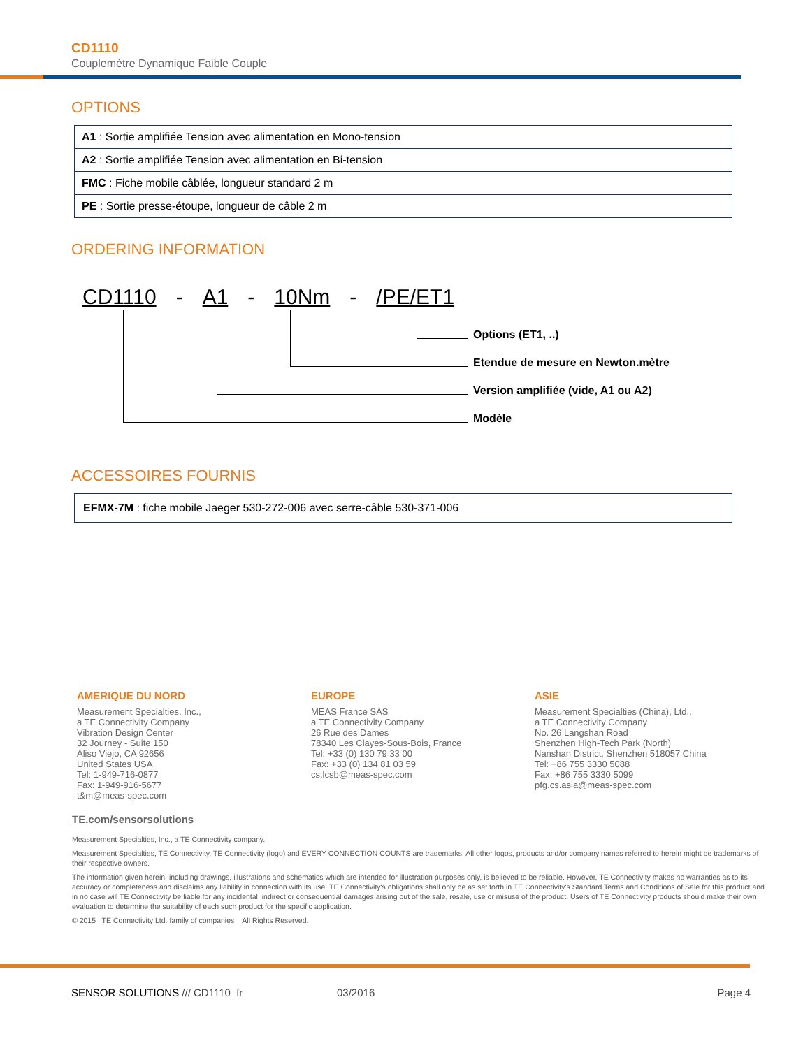CD1110
Couplemètre Dynamique Faible Couple
OPTIONS
| A1 : Sortie amplifiée Tension avec alimentation en Mono-tension |
| A2 : Sortie amplifiée Tension avec alimentation en Bi-tension |
| FMC : Fiche mobile câblée, longueur standard 2 m |
| PE : Sortie presse-étoupe, longueur de câble 2 m |
ORDERING INFORMATION
CD1110 - A1 - 10Nm - /PE/ET1
Options (ET1, ..)
Etendue de mesure en Newton.mètre
Version amplifiée (vide, A1 ou A2)
Modèle
ACCESSOIRES FOURNIS
| EFMX-7M : fiche mobile Jaeger 530-272-006 avec serre-câble 530-371-006 |
AMERIQUE DU NORD
Measurement Specialties, Inc.,
a TE Connectivity Company
Vibration Design Center
32 Journey - Suite 150
Aliso Viejo, CA 92656
United States USA
Tel: 1-949-716-0877
Fax: 1-949-916-5677
t&m@meas-spec.com
EUROPE
MEAS France SAS
a TE Connectivity Company
26 Rue des Dames
78340 Les Clayes-Sous-Bois, France
Tel: +33 (0) 130 79 33 00
Fax: +33 (0) 134 81 03 59
cs.lcsb@meas-spec.com
ASIE
Measurement Specialties (China), Ltd.,
a TE Connectivity Company
No. 26 Langshan Road
Shenzhen High-Tech Park (North)
Nanshan District, Shenzhen 518057 China
Tel: +86 755 3330 5088
Fax: +86 755 3330 5099
pfg.cs.asia@meas-spec.com
TE.com/sensorsolutions
Measurement Specialties, Inc., a TE Connectivity company.
Measurement Specialties, TE Connectivity, TE Connectivity (logo) and EVERY CONNECTION COUNTS are trademarks. All other logos, products and/or company names referred to herein might be trademarks of their respective owners.
The information given herein, including drawings, illustrations and schematics which are intended for illustration purposes only, is believed to be reliable. However, TE Connectivity makes no warranties as to its accuracy or completeness and disclaims any liability in connection with its use. TE Connectivity's obligations shall only be as set forth in TE Connectivity's Standard Terms and Conditions of Sale for this product and in no case will TE Connectivity be liable for any incidental, indirect or consequential damages arising out of the sale, resale, use or misuse of the product. Users of TE Connectivity products should make their own evaluation to determine the suitability of each such product for the specific application.
© 2015 TE Connectivity Ltd. family of companies All Rights Reserved.
SENSOR SOLUTIONS /// CD1110_fr 03/2016 Page 4